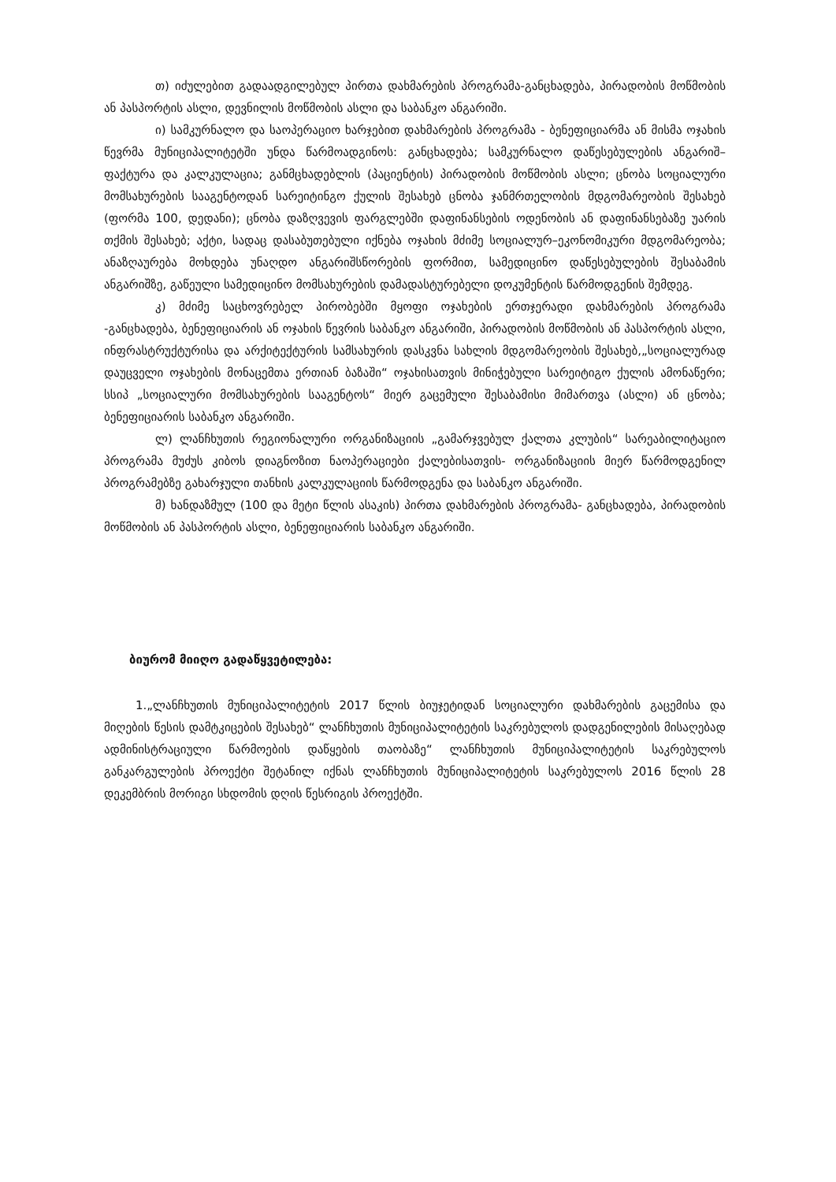თ) იძულებით გადაადგილებულ პირთა დახმარების პროგრამა-განცხადება, პირადობის მოწმობის ან პასპორტის ასლი, დევნილის მოწმობის ასლი და საბანკო ანგარიში.
ი) სამკურნალო და საოპერაციო ხარჯებით დახმარების პროგრამა - ბენეფიციარმა ან მისმა ოჯახის წევრმა მუნიციპალიტეტში უნდა წარმოადგინოს: განცხადება; სამკურნალო დაწესებულების ანგარიშ–ფაქტურა და კალკულაცია; განმცხადებლის (პაციენტის) პირადობის მოწმობის ასლი; ცნობა სოციალური მომსახურების სააგენტოდან სარეიტინგო ქულის შესახებ ცნობა ჯანმრთელობის მდგომარეობის შესახებ (ფორმა 100, დედანი); ცნობა დაზღვევის ფარგლებში დაფინანსების ოდენობის ან დაფინანსებაზე უარის თქმის შესახებ; აქტი, სადაც დასაბუთებული იქნება ოჯახის მძიმე სოციალურ–ეკონომიკური მდგომარეობა; ანაზღაურება მოხდება უნაღდო ანგარიშსწორების ფორმით, სამედიცინო დაწესებულების შესაბამის ანგარიშზე, გაწეული სამედიცინო მომსახურების დამადასტურებელი დოკუმენტის წარმოდგენის შემდეგ.
კ) მძიმე საცხოვრებელ პირობებში მყოფი ოჯახების ერთჯერადი დახმარების პროგრამა -განცხადება, ბენეფიციარის ან ოჯახის წევრის საბანკო ანგარიში, პირადობის მოწმობის ან პასპორტის ასლი, ინფრასტრუქტურისა და არქიტექტურის სამსახურის დასკვნა სახლის მდგომარეობის შესახებ,„სოციალურად დაუცველი ოჯახების მონაცემთა ერთიან ბაზაში“ ოჯახისათვის მინიჭებული სარეიტიგო ქულის ამონაწერი; სსიპ „სოციალური მომსახურების სააგენტოს“ მიერ გაცემული შესაბამისი მიმართვა (ასლი) ან ცნობა; ბენეფიციარის საბანკო ანგარიში.
ლ) ლანჩხუთის რეგიონალური ორგანიზაციის „გამარჯვებულ ქალთა კლუბის“ სარეაბილიტაციო პროგრამა მუძუს კიბოს დიაგნოზით ნაოპერაციები ქალებისათვის- ორგანიზაციის მიერ წარმოდგენილ პროგრამებზე გახარჯული თანხის კალკულაციის წარმოდგენა და საბანკო ანგარიში.
მ) ხანდაზმულ (100 და მეტი წლის ასაკის) პირთა დახმარების პროგრამა- განცხადება, პირადობის მოწმობის ან პასპორტის ასლი, ბენეფიციარის საბანკო ანგარიში.
ბიურომ მიიღო გადაწყვეტილება:
1.„ლანჩხუთის მუნიციპალიტეტის 2017 წლის ბიუჯეტიდან სოციალური დახმარების გაცემისა და მიღების წესის დამტკიცების შესახებ“ ლანჩხუთის მუნიციპალიტეტის საკრებულოს დადგენილების მისაღებად ადმინისტრაციული წარმოების დაწყების თაობაზე“ ლანჩხუთის მუნიციპალიტეტის საკრებულოს განკარგულების პროექტი შეტანილ იქნას ლანჩხუთის მუნიციპალიტეტის საკრებულოს 2016 წლის 28 დეკემბრის მორიგი სხდომის დღის წესრიგის პროექტში.